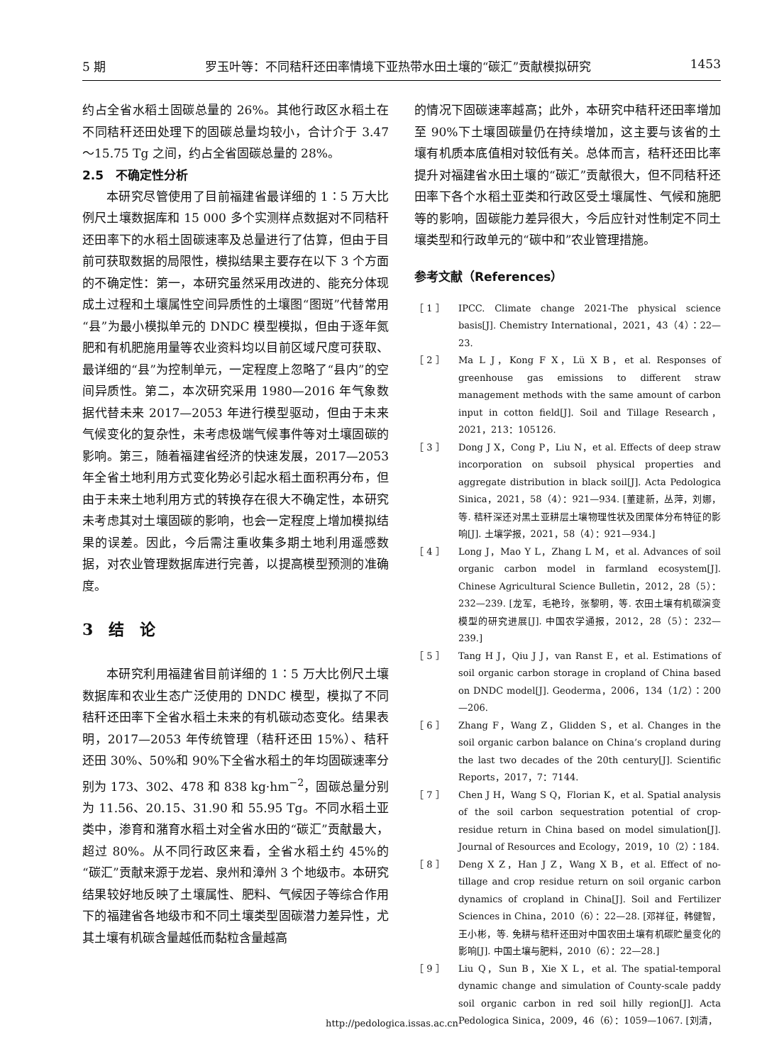5 期 罗玉叶等：不同秸秆还田率情境下亚热带水田土壤的“碳汇”贡献模拟研究 1453
约占全省水稻土固碳总量的 26%。其他行政区水稻土在不同秸秆还田处理下的固碳总量均较小，合计介于 3.47～15.75 Tg 之间，约占全省固碳总量的 28%。
2.5　不确定性分析
本研究尽管使用了目前福建省最详细的 1∶5 万大比例尺土壤数据库和 15 000 多个实测样点数据对不同秸秆还田率下的水稻土固碳速率及总量进行了估算，但由于目前可获取数据的局限性，模拟结果主要存在以下 3 个方面的不确定性：第一，本研究虽然采用改进的、能充分体现成土过程和土壤属性空间异质性的土壤图“图斑”代替常用“县”为最小模拟单元的 DNDC 模型模拟，但由于逐年氮肥和有机肥施用量等农业资料均以目前区域尺度可获取、最详细的“县”为控制单元，一定程度上忽略了“县内”的空间异质性。第二，本次研究采用 1980—2016 年气象数据代替未来 2017—2053 年进行模型驱动，但由于未来气候变化的复杂性，未考虑极端气候事件等对土壤固碳的影响。第三，随着福建省经济的快速发展，2017—2053 年全省土地利用方式变化势必引起水稻土面积再分布，但由于未来土地利用方式的转换存在很大不确定性，本研究未考虑其对土壤固碳的影响，也会一定程度上增加模拟结果的误差。因此，今后需注重收集多期土地利用遥感数据，对农业管理数据库进行完善，以提高模型预测的准确度。
3　结　论
本研究利用福建省目前详细的 1∶5 万大比例尺土壤数据库和农业生态广泛使用的 DNDC 模型，模拟了不同秸秆还田率下全省水稻土未来的有机碳动态变化。结果表明，2017—2053 年传统管理（秸秆还田 15%）、秸秆还田 30%、50%和 90%下全省水稻土的年均固碳速率分别为 173、302、478 和 838 kg·hm<sup>−2</sup>，固碳总量分别为 11.56、20.15、31.90 和 55.95 Tg。不同水稻土亚类中，渗育和潴育水稻土对全省水田的“碳汇”贡献最大，超过 80%。从不同行政区来看，全省水稻土约 45%的“碳汇”贡献来源于龙岩、泉州和漳州 3 个地级市。本研究结果较好地反映了土壤属性、肥料、气候因子等综合作用下的福建省各地级市和不同土壤类型固碳潜力差异性，尤其土壤有机碳含量越低而黏粒含量越高
的情况下固碳速率越高；此外，本研究中秸秆还田率增加至 90%下土壤固碳量仍在持续增加，这主要与该省的土壤有机质本底值相对较低有关。总体而言，秸秆还田比率提升对福建省水田土壤的“碳汇”贡献很大，但不同秸秆还田率下各个水稻土亚类和行政区受土壤属性、气候和施肥等的影响，固碳能力差异很大，今后应针对性制定不同土壤类型和行政单元的“碳中和”农业管理措施。
参考文献（References）
［ 1 ］ IPCC. Climate change 2021-The physical science basis[J]. Chemistry International，2021，43（4）：22—23.
［ 2 ］ Ma L J，Kong F X，Lü X B，et al. Responses of greenhouse gas emissions to different straw management methods with the same amount of carbon input in cotton field[J]. Soil and Tillage Research，2021，213：105126.
［ 3 ］ Dong J X，Cong P，Liu N，et al. Effects of deep straw incorporation on subsoil physical properties and aggregate distribution in black soil[J]. Acta Pedologica Sinica，2021，58（4）：921—934. [董建新，丛萍，刘娜，等. 秸秆深还对黑土亚耕层土壤物理性状及团聚体分布特征的影响[J]. 土壤学报，2021，58（4）：921—934.]
［ 4 ］ Long J，Mao Y L，Zhang L M，et al. Advances of soil organic carbon model in farmland ecosystem[J]. Chinese Agricultural Science Bulletin，2012，28（5）：232—239. [龙军，毛艳玲，张黎明，等. 农田土壤有机碳演变模型的研究进展[J]. 中国农学通报，2012，28（5）：232—239.]
［ 5 ］ Tang H J，Qiu J J，van Ranst E，et al. Estimations of soil organic carbon storage in cropland of China based on DNDC model[J]. Geoderma，2006，134（1/2）：200—206.
［ 6 ］ Zhang F，Wang Z，Glidden S，et al. Changes in the soil organic carbon balance on China’s cropland during the last two decades of the 20th century[J]. Scientific Reports，2017，7：7144.
［ 7 ］ Chen J H，Wang S Q，Florian K，et al. Spatial analysis of the soil carbon sequestration potential of crop-residue return in China based on model simulation[J]. Journal of Resources and Ecology，2019，10（2）：184.
［ 8 ］ Deng X Z，Han J Z，Wang X B，et al. Effect of no-tillage and crop residue return on soil organic carbon dynamics of cropland in China[J]. Soil and Fertilizer Sciences in China，2010（6）：22—28. [邓祥征，韩健智，王小彬，等. 免耕与秸秆还田对中国农田土壤有机碳贮量变化的影响[J]. 中国土壤与肥料，2010（6）：22—28.]
［ 9 ］ Liu Q，Sun B，Xie X L，et al. The spatial-temporal dynamic change and simulation of County-scale paddy soil organic carbon in red soil hilly region[J]. Acta Pedologica Sinica，2009，46（6）：1059—1067. [刘清，
http://pedologica.issas.ac.cn